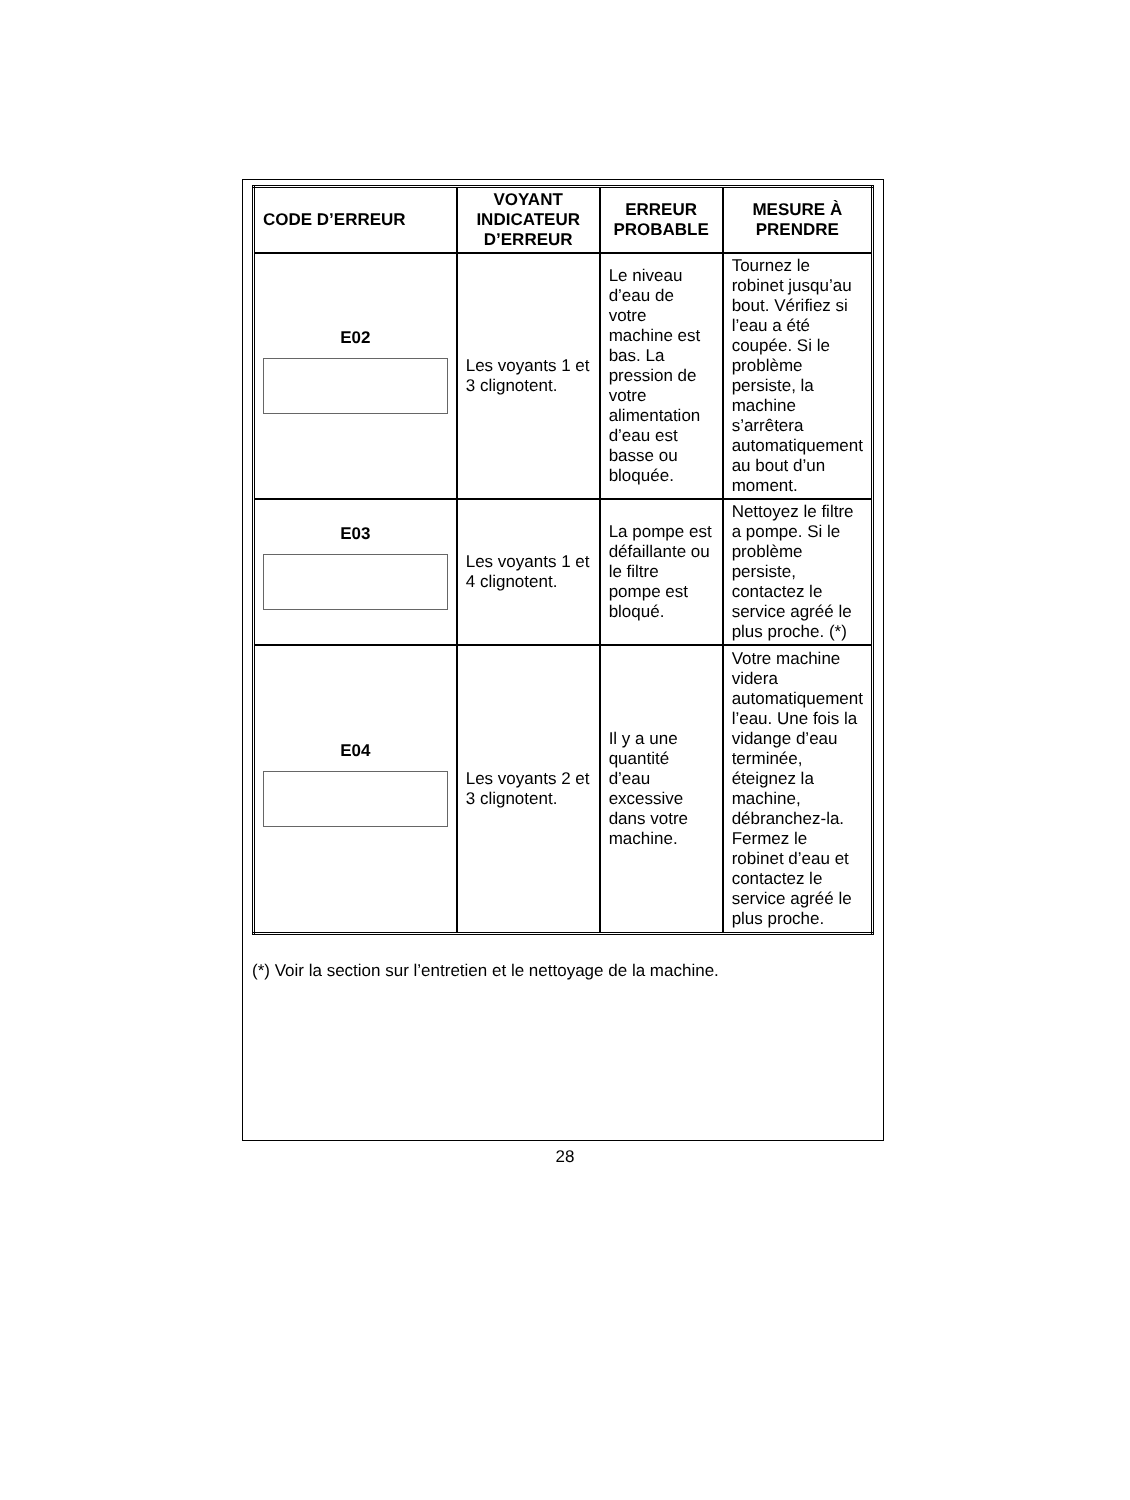| CODE D’ERREUR | VOYANT INDICATEUR D’ERREUR | ERREUR PROBABLE | MESURE À PRENDRE |
| --- | --- | --- | --- |
| E02 | Les voyants 1 et 3 clignotent. | Le niveau d’eau de votre machine est bas. La pression de votre alimentation d’eau est basse ou bloquée. | Tournez le robinet jusqu’au bout. Vérifiez si l’eau a été coupée. Si le problème persiste, la machine s’arrêtera automatiquement au bout d’un moment. |
| E03 | Les voyants 1 et 4 clignotent. | La pompe est défaillante ou le filtre pompe est bloqué. | Nettoyez le filtre a pompe. Si le problème persiste, contactez le service agréé le plus proche. (*) |
| E04 | Les voyants 2 et 3 clignotent. | Il y a une quantité d’eau excessive dans votre machine. | Votre machine videra automatiquement l’eau. Une fois la vidange d’eau terminée, éteignez la machine, débranchez-la. Fermez le robinet d’eau et contactez le service agréé le plus proche. |
(*) Voir la section sur l’entretien et le nettoyage de la machine.
28